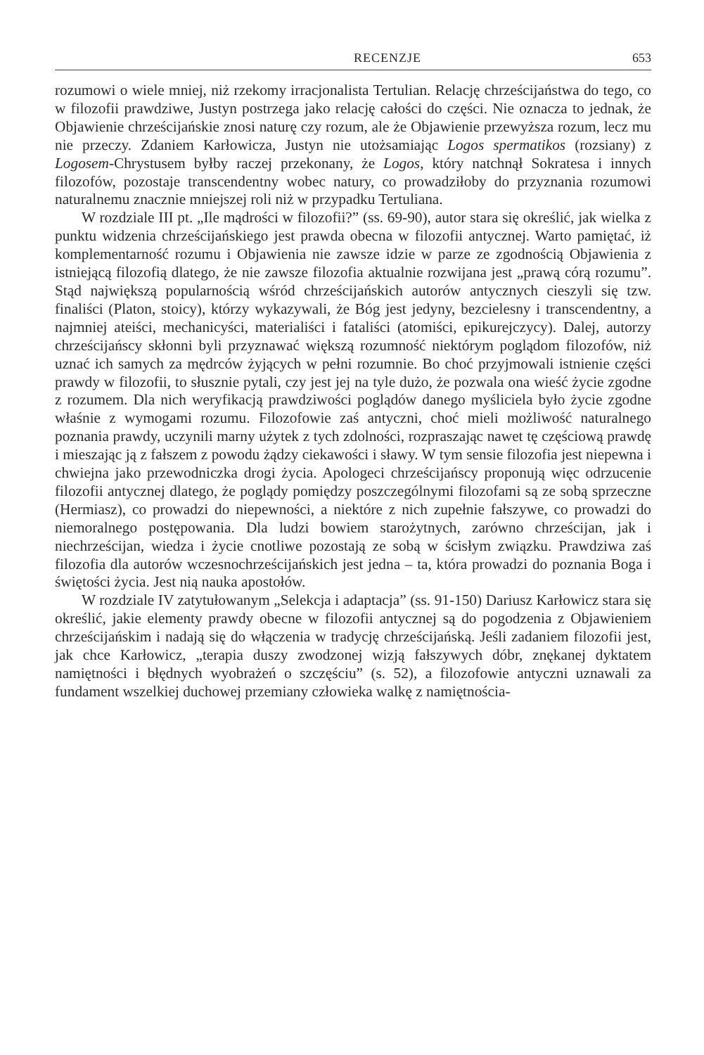RECENZJE 653
rozumowi o wiele mniej, niż rzekomy irracjonalista Tertulian. Relację chrześcijaństwa do tego, co w filozofii prawdziwe, Justyn postrzega jako relację całości do części. Nie oznacza to jednak, że Objawienie chrześcijańskie znosi naturę czy rozum, ale że Objawienie przewyższa rozum, lecz mu nie przeczy. Zdaniem Karłowicza, Justyn nie utożsamiając Logos spermatikos (rozsiany) z Logosem-Chrystusem byłby raczej przekonany, że Logos, który natchnął Sokratesa i innych filozofów, pozostaje transcendentny wobec natury, co prowadziłoby do przyznania rozumowi naturalnemu znacznie mniejszej roli niż w przypadku Tertuliana.
W rozdziale III pt. „Ile mądrości w filozofii?” (ss. 69-90), autor stara się określić, jak wielka z punktu widzenia chrześcijańskiego jest prawda obecna w filozofii antycznej. Warto pamiętać, iż komplementarność rozumu i Objawienia nie zawsze idzie w parze ze zgodnością Objawienia z istniejącą filozofią dlatego, że nie zawsze filozofia aktualnie rozwijana jest „prawą córą rozumu”. Stąd największą popularnością wśród chrześcijańskich autorów antycznych cieszyli się tzw. finaliści (Platon, stoicy), którzy wykazywali, że Bóg jest jedyny, bezcielesny i transcendentny, a najmniej ateiści, mechanicyści, materialiści i fataliści (atomiści, epikurejczycy). Dalej, autorzy chrześcijańscy skłonni byli przyznawać większą rozumność niektórym poglądom filozofów, niż uznać ich samych za mędrców żyjących w pełni rozumnie. Bo choć przyjmowali istnienie części prawdy w filozofii, to słusznie pytali, czy jest jej na tyle dużo, że pozwala ona wieść życie zgodne z rozumem. Dla nich weryfikacją prawdziwości poglądów danego myśliciela było życie zgodne właśnie z wymogami rozumu. Filozofowie zaś antyczni, choć mieli możliwość naturalnego poznania prawdy, uczynili marny użytek z tych zdolności, rozpraszając nawet tę częściową prawdę i mieszając ją z fałszem z powodu żądzy ciekawości i sławy. W tym sensie filozofia jest niepewna i chwiejna jako przewodniczka drogi życia. Apologeci chrześcijańscy proponują więc odrzucenie filozofii antycznej dlatego, że poglądy pomiędzy poszczególnymi filozofami są ze sobą sprzeczne (Hermiasz), co prowadzi do niepewności, a niektóre z nich zupełnie fałszywe, co prowadzi do niemoralnego postępowania. Dla ludzi bowiem starożytnych, zarówno chrześcijan, jak i niechrześcijan, wiedza i życie cnotliwe pozostają ze sobą w ścisłym związku. Prawdziwa zaś filozofia dla autorów wczesnochrześcijańskich jest jedna – ta, która prowadzi do poznania Boga i świętości życia. Jest nią nauka apostołów.
W rozdziale IV zatytułowanym „Selekcja i adaptacja” (ss. 91-150) Dariusz Karłowicz stara się określić, jakie elementy prawdy obecne w filozofii antycznej są do pogodzenia z Objawieniem chrześcijańskim i nadają się do włączenia w tradycję chrześcijańską. Jeśli zadaniem filozofii jest, jak chce Karłowicz, „terapia duszy zwodzonej wizją fałszywych dóbr, znękanej dyktatem namiętności i błędnych wyobrażeń o szczęściu” (s. 52), a filozofowie antyczni uznawali za fundament wszelkiej duchowej przemiany człowieka walkę z namiętnościa-